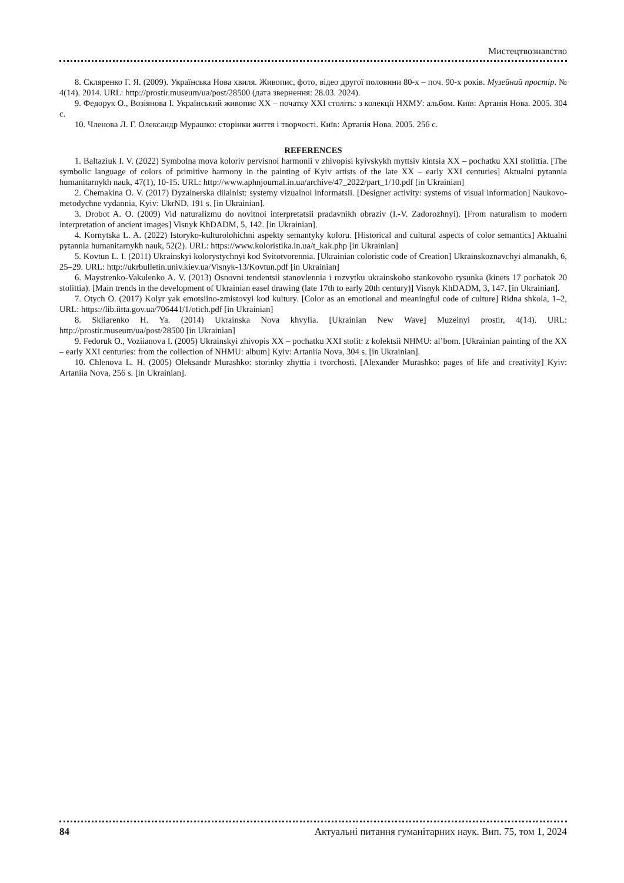Мистецтвознавство
8. Скляренко Г. Я. (2009). Українська Нова хвиля. Живопис, фото, відео другої половини 80-х – поч. 90-х років. Музейний простір. № 4(14). 2014. URL: http://prostir.museum/ua/post/28500 (дата звернення: 28.03. 2024).
9. Федорук О., Возіянова І. Український живопис ХХ – початку ХХІ століть: з колекції НХМУ: альбом. Київ: Артанія Нова. 2005. 304 с.
10. Членова Л. Г. Олександр Мурашко: сторінки життя і творчості. Київ: Артанія Нова. 2005. 256 с.
REFERENCES
1. Baltaziuk I. V. (2022) Symbolna mova koloriv pervisnoi harmonii v zhivopisi kyivskykh myttsiv kintsia XX – pochatku XXI stolittia. [The symbolic language of colors of primitive harmony in the painting of Kyiv artists of the late XX – early XXI centuries] Aktualni pytannia humanitarnykh nauk, 47(1), 10-15. URL: http://www.aphnjournal.in.ua/archive/47_2022/part_1/10.pdf [in Ukrainian]
2. Chemakina O. V. (2017) Dyzainerska diialnist: systemy vizualnoi informatsii. [Designer activity: systems of visual information] Naukovo-metodychne vydannia, Kyiv: UkrND, 191 s. [in Ukrainian].
3. Drobot A. O. (2009) Vid naturalizmu do novitnoi interpretatsii pradavnikh obraziv (I.-V. Zadorozhnyi). [From naturalism to modern interpretation of ancient images] Visnyk KhDADM, 5, 142. [in Ukrainian].
4. Kornytska L. A. (2022) Istoryko-kulturolohichni aspekty semantyky koloru. [Historical and cultural aspects of color semantics] Aktualni pytannia humanitarnykh nauk, 52(2). URL: https://www.koloristika.in.ua/t_kak.php [in Ukrainian]
5. Kovtun L. I. (2011) Ukrainskyi kolorystychnyi kod Svitotvorennia. [Ukrainian coloristic code of Creation] Ukrainskoznavchyi almanakh, 6, 25–29. URL: http://ukrbulletin.univ.kiev.ua/Visnyk-13/Kovtun.pdf [in Ukrainian]
6. Maystrenko-Vakulenko A. V. (2013) Osnovni tendentsii stanovlennia i rozvytku ukrainskoho stankovoho rysunka (kinets 17 pochatok 20 stolittia). [Main trends in the development of Ukrainian easel drawing (late 17th to early 20th century)] Visnyk KhDADM, 3, 147. [in Ukrainian].
7. Otych O. (2017) Kolyr yak emotsiino-zmistovyi kod kultury. [Color as an emotional and meaningful code of culture] Ridna shkola, 1–2, URL: https://lib.iitta.gov.ua/706441/1/otich.pdf [in Ukrainian]
8. Skliarenko H. Ya. (2014) Ukrainska Nova khvylia. [Ukrainian New Wave] Muzeinyi prostir, 4(14). URL: http://prostir.museum/ua/post/28500 [in Ukrainian]
9. Fedoruk O., Voziianova I. (2005) Ukrainskyi zhivopis XX – pochatku XXI stolit: z kolektsii NHMU: al’bom. [Ukrainian painting of the XX – early XXI centuries: from the collection of NHMU: album] Kyiv: Artaniia Nova, 304 s. [in Ukrainian].
10. Chlenova L. H. (2005) Oleksandr Murashko: storinky zhyttia i tvorchosti. [Alexander Murashko: pages of life and creativity] Kyiv: Artaniia Nova, 256 s. [in Ukrainian].
84 Актуальні питання гуманітарних наук. Вип. 75, том 1, 2024